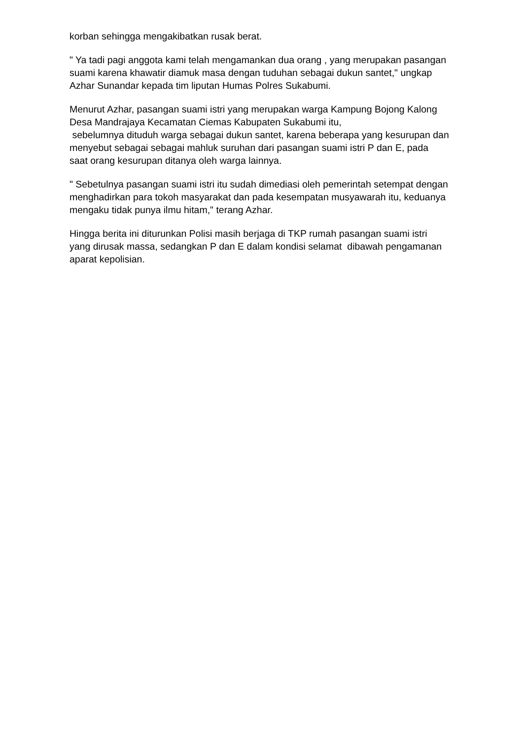korban sehingga mengakibatkan rusak berat.
" Ya tadi pagi anggota kami telah mengamankan dua orang , yang merupakan pasangan suami karena khawatir diamuk masa dengan tuduhan sebagai dukun santet," ungkap Azhar Sunandar kepada tim liputan Humas Polres Sukabumi.
Menurut Azhar, pasangan suami istri yang merupakan warga Kampung Bojong Kalong Desa Mandrajaya Kecamatan Ciemas Kabupaten Sukabumi itu,
sebelumnya dituduh warga sebagai dukun santet, karena beberapa yang kesurupan dan menyebut sebagai sebagai mahluk suruhan dari pasangan suami istri P dan E, pada saat orang kesurupan ditanya oleh warga lainnya.
" Sebetulnya pasangan suami istri itu sudah dimediasi oleh pemerintah setempat dengan menghadirkan para tokoh masyarakat dan pada kesempatan musyawarah itu, keduanya mengaku tidak punya ilmu hitam," terang Azhar.
Hingga berita ini diturunkan Polisi masih berjaga di TKP rumah pasangan suami istri yang dirusak massa, sedangkan P dan E dalam kondisi selamat dibawah pengamanan aparat kepolisian.